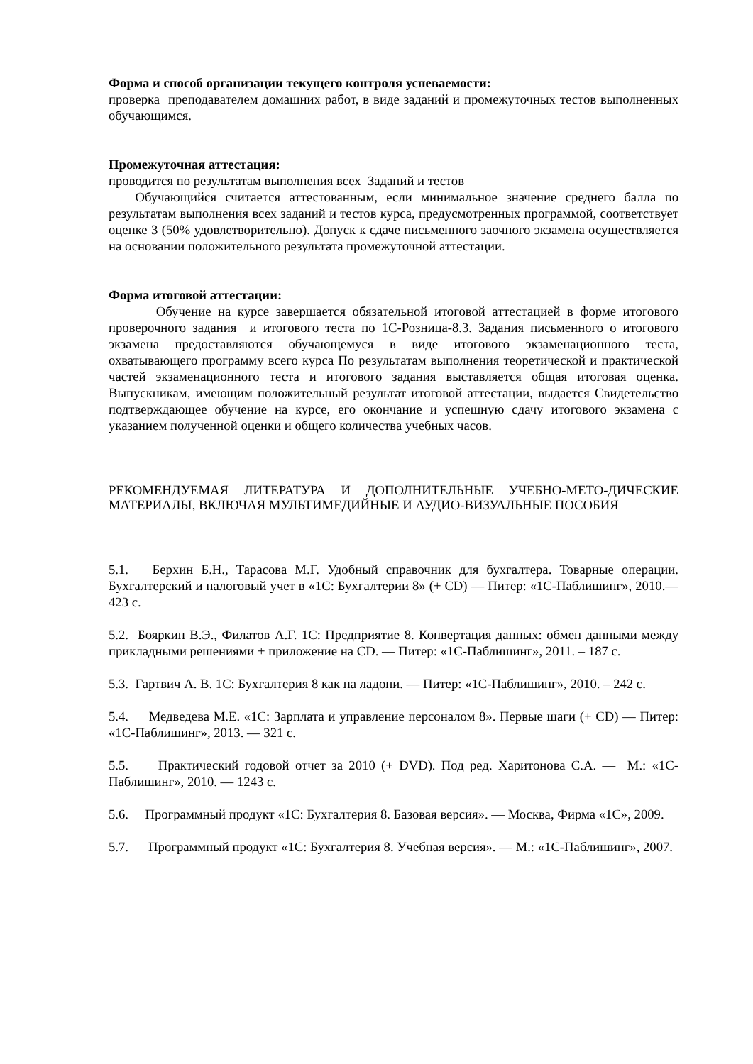Форма и способ организации текущего контроля успеваемости:
проверка преподавателем домашних работ, в виде заданий и промежуточных тестов выполненных обучающимся.
Промежуточная аттестация:
проводится по результатам выполнения всех Заданий и тестов
Обучающийся считается аттестованным, если минимальное значение среднего балла по результатам выполнения всех заданий и тестов курса, предусмотренных программой, соответствует оценке 3 (50% удовлетворительно). Допуск к сдаче письменного заочного экзамена осуществляется на основании положительного результата промежуточной аттестации.
Форма итоговой аттестации:
Обучение на курсе завершается обязательной итоговой аттестацией в форме итогового проверочного задания и итогового теста по 1С-Розница-8.3. Задания письменного о итогового экзамена предоставляются обучающемуся в виде итогового экзаменационного теста, охватывающего программу всего курса По результатам выполнения теоретической и практической частей экзаменационного теста и итогового задания выставляется общая итоговая оценка. Выпускникам, имеющим положительный результат итоговой аттестации, выдается Свидетельство подтверждающее обучение на курсе, его окончание и успешную сдачу итогового экзамена с указанием полученной оценки и общего количества учебных часов.
РЕКОМЕНДУЕМАЯ ЛИТЕРАТУРА И ДОПОЛНИТЕЛЬНЫЕ УЧЕБНО-МЕТО-ДИЧЕСКИЕ МАТЕРИАЛЫ, ВКЛЮЧАЯ МУЛЬТИМЕДИЙНЫЕ И АУДИО-ВИЗУАЛЬНЫЕ ПОСОБИЯ
5.1. Берхин Б.Н., Тарасова М.Г. Удобный справочник для бухгалтера. Товарные операции. Бухгалтерский и налоговый учет в «1С: Бухгалтерии 8» (+ CD) — Питер: «1С-Паблишинг», 2010.— 423 с.
5.2. Бояркин В.Э., Филатов А.Г. 1С: Предприятие 8. Конвертация данных: обмен данными между прикладными решениями + приложение на CD. — Питер: «1С-Паблишинг», 2011. – 187 с.
5.3. Гартвич А. В. 1С: Бухгалтерия 8 как на ладони. — Питер: «1С-Паблишинг», 2010. – 242 с.
5.4. Медведева М.Е. «1С: Зарплата и управление персоналом 8». Первые шаги (+ CD) — Питер: «1С-Паблишинг», 2013. — 321 с.
5.5. Практический годовой отчет за 2010 (+ DVD). Под ред. Харитонова С.А. — М.: «1С-Паблишинг», 2010. — 1243 с.
5.6. Программный продукт «1С: Бухгалтерия 8. Базовая версия». — Москва, Фирма «1С», 2009.
5.7. Программный продукт «1С: Бухгалтерия 8. Учебная версия». — М.: «1С-Паблишинг», 2007.